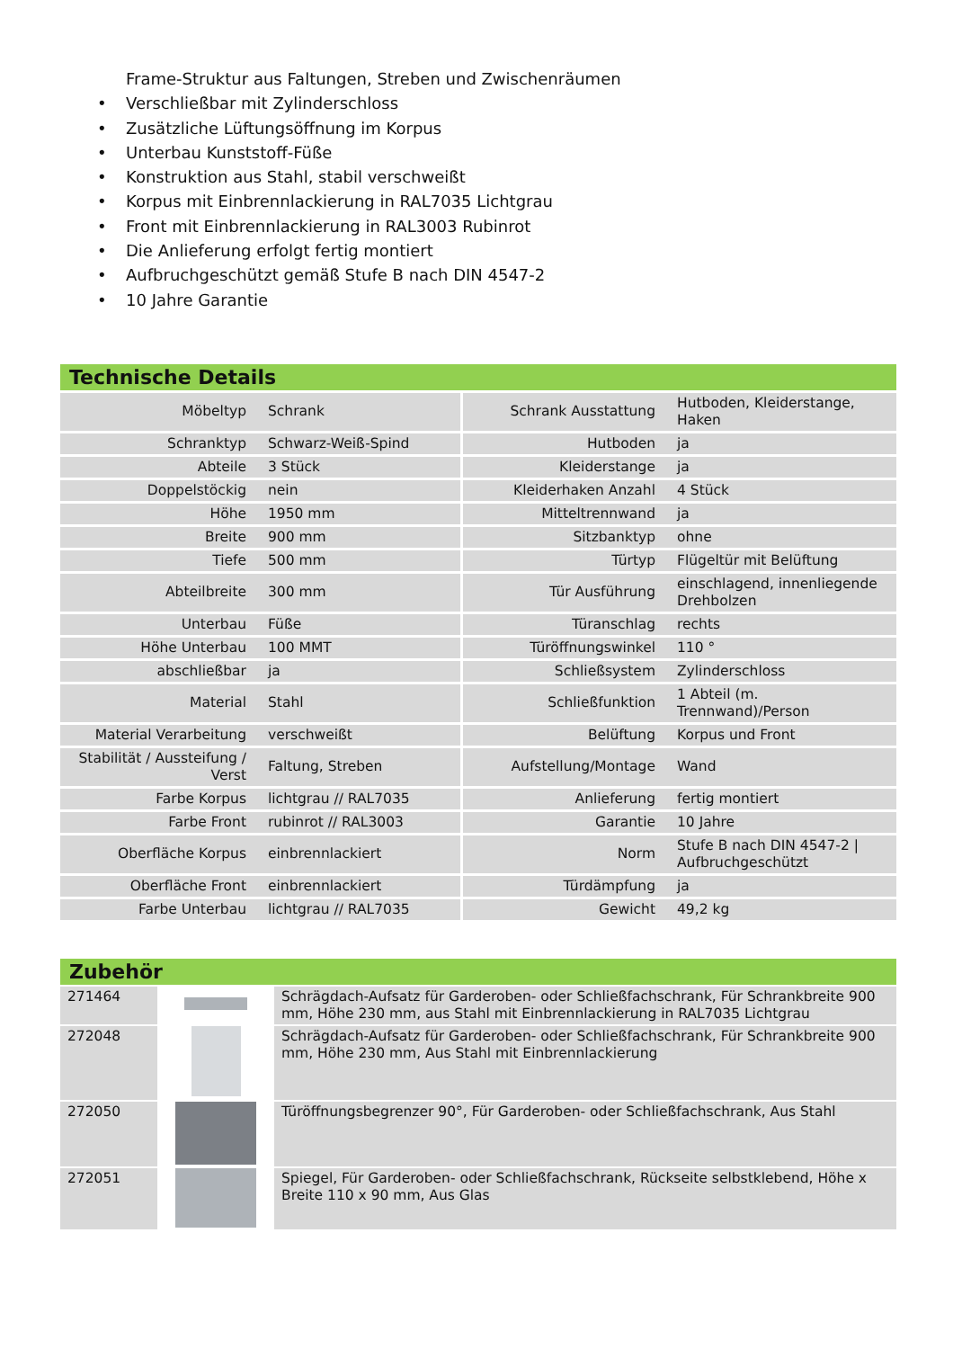Frame-Struktur aus Faltungen, Streben und Zwischenräumen
• Verschließbar mit Zylinderschloss
• Zusätzliche Lüftungsöffnung im Korpus
• Unterbau Kunststoff-Füße
• Konstruktion aus Stahl, stabil verschweißt
• Korpus mit Einbrennlackierung in RAL7035 Lichtgrau
• Front mit Einbrennlackierung in RAL3003 Rubinrot
• Die Anlieferung erfolgt fertig montiert
• Aufbruchgeschützt gemäß Stufe B nach DIN 4547-2
• 10 Jahre Garantie
Technische Details
| Möbeltyp | Schrank | Schrank Ausstattung | Hutboden, Kleiderstange, Haken |
| Schranktyp | Schwarz-Weiß-Spind | Hutboden | ja |
| Abteile | 3 Stück | Kleiderstange | ja |
| Doppelstöckig | nein | Kleiderhaken Anzahl | 4 Stück |
| Höhe | 1950 mm | Mitteltrennwand | ja |
| Breite | 900 mm | Sitzbanktyp | ohne |
| Tiefe | 500 mm | Türtyp | Flügeltür mit Belüftung |
| Abteilbreite | 300 mm | Tür Ausführung | einschlagend, innenliegende Drehbolzen |
| Unterbau | Füße | Türanschlag | rechts |
| Höhe Unterbau | 100 MMT | Türöffnungswinkel | 110 ° |
| abschließbar | ja | Schließsystem | Zylinderschloss |
| Material | Stahl | Schließfunktion | 1 Abteil (m. Trennwand)/Person |
| Material Verarbeitung | verschweißt | Belüftung | Korpus und Front |
| Stabilität / Aussteifung / Verst | Faltung, Streben | Aufstellung/Montage | Wand |
| Farbe Korpus | lichtgrau // RAL7035 | Anlieferung | fertig montiert |
| Farbe Front | rubinrot // RAL3003 | Garantie | 10 Jahre |
| Oberfläche Korpus | einbrennlackiert | Norm | Stufe B nach DIN 4547-2 / Aufbruchgeschützt |
| Oberfläche Front | einbrennlackiert | Türdämpfung | ja |
| Farbe Unterbau | lichtgrau // RAL7035 | Gewicht | 49,2 kg |
Zubehör
| 271464 | | Schrägdach-Aufsatz für Garderoben- oder Schließfachschrank, Für Schrankbreite 900 mm, Höhe 230 mm, aus Stahl mit Einbrennlackierung in RAL7035 Lichtgrau |
| 272048 | | Schrägdach-Aufsatz für Garderoben- oder Schließfachschrank, Für Schrankbreite 900 mm, Höhe 230 mm, Aus Stahl mit Einbrennlackierung |
| 272050 | | Türöffnungsbegrenzer 90°, Für Garderoben- oder Schließfachschrank, Aus Stahl |
| 272051 | | Spiegel, Für Garderoben- oder Schließfachschrank, Rückseite selbstklebend, Höhe x Breite 110 x 90 mm, Aus Glas |